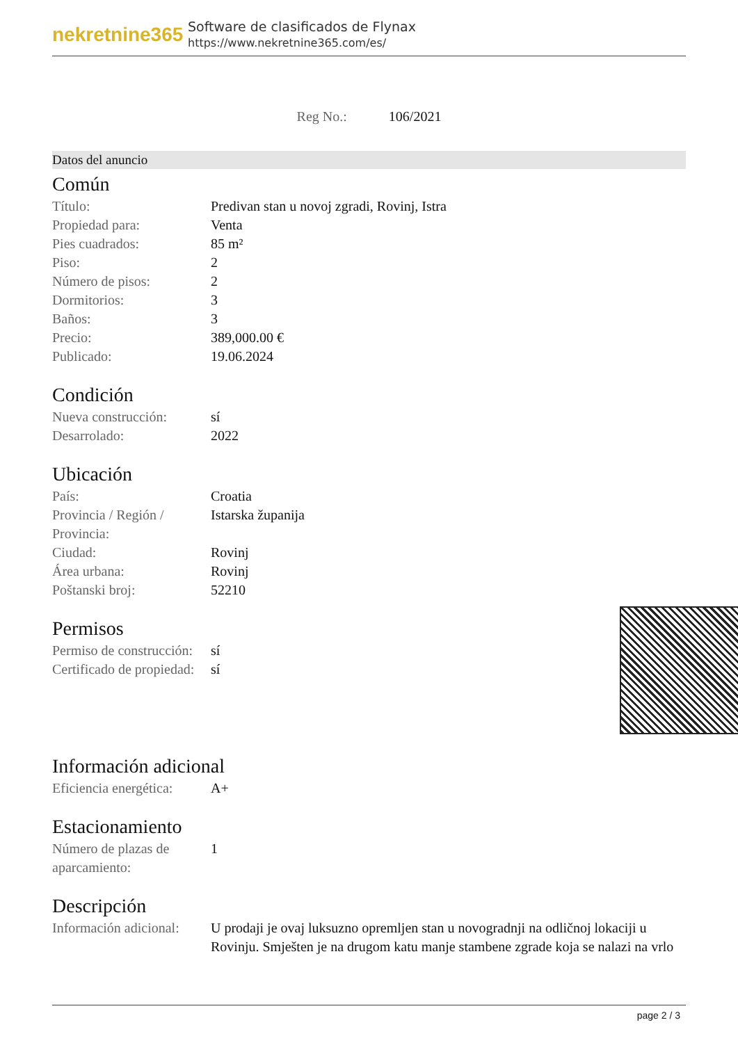nekretnine365
Software de clasificados de Flynax
https://www.nekretnine365.com/es/
Reg No.: 106/2021
Datos del anuncio
Común
| Título: | Predivan stan u novoj zgradi, Rovinj, Istra |
| Propiedad para: | Venta |
| Pies cuadrados: | 85 m² |
| Piso: | 2 |
| Número de pisos: | 2 |
| Dormitorios: | 3 |
| Baños: | 3 |
| Precio: | 389,000.00 € |
| Publicado: | 19.06.2024 |
Condición
| Nueva construcción: | sí |
| Desarrolado: | 2022 |
Ubicación
| País: | Croatia |
| Provincia / Región / Provincia: | Istarska županija |
| Ciudad: | Rovinj |
| Área urbana: | Rovinj |
| Poštanski broj: | 52210 |
Permisos
| Permiso de construcción: | sí |
| Certificado de propiedad: | sí |
Información adicional
| Eficiencia energética: | A+ |
Estacionamiento
| Número de plazas de aparcamiento: | 1 |
Descripción
| Información adicional: | U prodaji je ovaj luksuzno opremljen stan u novogradnji na odličnoj lokaciji u Rovinju. Smješten je na drugom katu manje stambene zgrade koja se nalazi na vrlo |
page 2 / 3